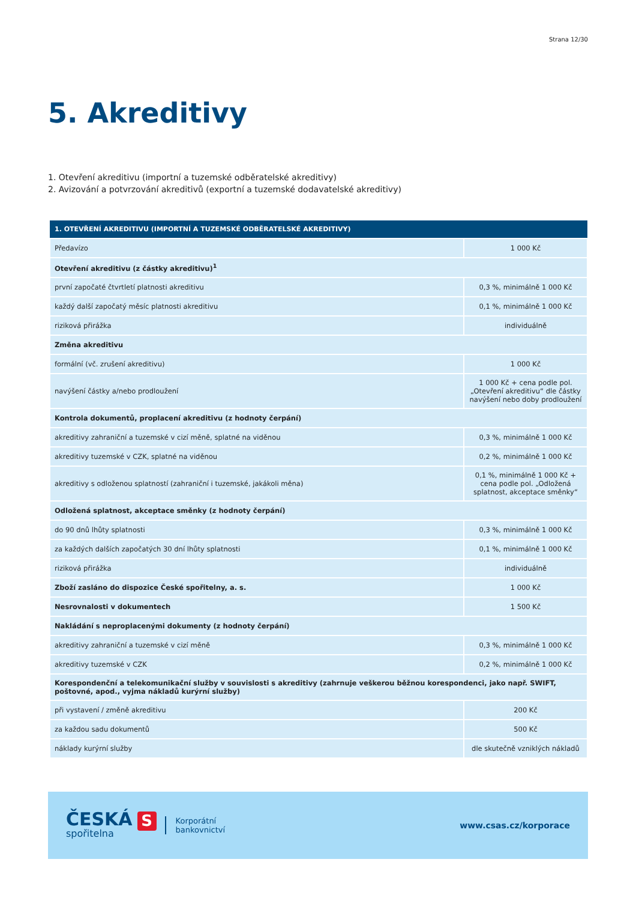Strana 12/30
5. Akreditivy
1. Otevření akreditivu (importní a tuzemské odběratelské akreditivy)
2. Avizování a potvrzování akreditivů (exportní a tuzemské dodavatelské akreditivy)
| 1. OTEVŘENÍ AKREDITIVU (IMPORTNÍ A TUZEMSKÉ ODBĚRATELSKÉ AKREDITIVY) | |
| --- | --- |
| Předavízo | 1 000 Kč |
| Otevření akreditivu (z částky akreditivu)<sup>1</sup> | |
| první započaté čtvrtletí platnosti akreditivu | 0,3 %, minimálně 1 000 Kč |
| každý další započatý měsíc platnosti akreditivu | 0,1 %, minimálně 1 000 Kč |
| riziková přirážka | individuálně |
| Změna akreditivu | |
| formální (vč. zrušení akreditivu) | 1 000 Kč |
| navýšení částky a/nebo prodloužení | 1 000 Kč + cena podle pol. „Otevření akreditivu“ dle částky navýšení nebo doby prodloužení |
| Kontrola dokumentů, proplacení akreditivu (z hodnoty čerpání) | |
| akreditivy zahraniční a tuzemské v cizí měně, splatné na viděnou | 0,3 %, minimálně 1 000 Kč |
| akreditivy tuzemské v CZK, splatné na viděnou | 0,2 %, minimálně 1 000 Kč |
| akreditivy s odloženou splatností (zahraniční i tuzemské, jakákoli měna) | 0,1 %, minimálně 1 000 Kč + cena podle pol. „Odložená splatnost, akceptace směnky“ |
| Odložená splatnost, akceptace směnky (z hodnoty čerpání) | |
| do 90 dnů lhůty splatnosti | 0,3 %, minimálně 1 000 Kč |
| za každých dalších započatých 30 dní lhůty splatnosti | 0,1 %, minimálně 1 000 Kč |
| riziková přirážka | individuálně |
| Zboží zasláno do dispozice České spořitelny, a. s. | 1 000 Kč |
| Nesrovnalosti v dokumentech | 1 500 Kč |
| Nakládání s neproplacenými dokumenty (z hodnoty čerpání) | |
| akreditivy zahraniční a tuzemské v cizí měně | 0,3 %, minimálně 1 000 Kč |
| akreditivy tuzemské v CZK | 0,2 %, minimálně 1 000 Kč |
| Korespondenční a telekomunikační služby v souvislosti s akreditivy (zahrnuje veškerou běžnou korespondenci, jako např. SWIFT, poštovné, apod., vyjma nákladů kurýrní služby) | |
| při vystavení / změně akreditivu | 200 Kč |
| za každou sadu dokumentů | 500 Kč |
| náklady kurýrní služby | dle skutečně vzniklých nákladů |
ČESKÁ
spořitelna
S
Korporátní
bankovnictví
www.csas.cz/korporace